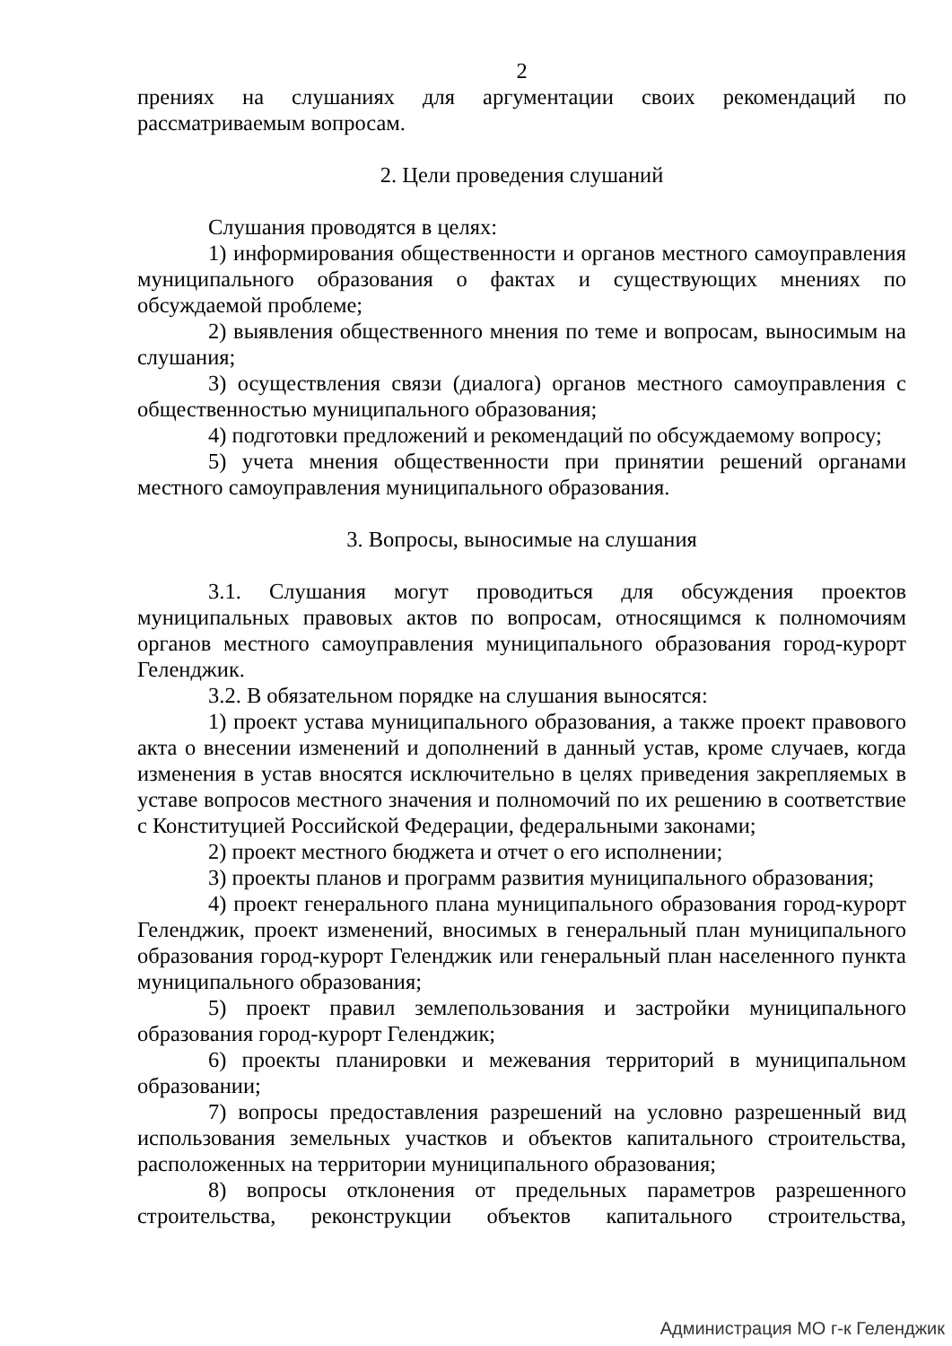2
прениях на слушаниях для аргументации своих рекомендаций по рассматриваемым вопросам.
2. Цели проведения слушаний
Слушания проводятся в целях:
1) информирования общественности и органов местного самоуправления муниципального образования о фактах и существующих мнениях по обсуждаемой проблеме;
2) выявления общественного мнения по теме и вопросам, выносимым на слушания;
3) осуществления связи (диалога) органов местного самоуправления с общественностью муниципального образования;
4) подготовки предложений и рекомендаций по обсуждаемому вопросу;
5) учета мнения общественности при принятии решений органами местного самоуправления муниципального образования.
3. Вопросы, выносимые на слушания
3.1. Слушания могут проводиться для обсуждения проектов муниципальных правовых актов по вопросам, относящимся к полномочиям органов местного самоуправления муниципального образования город-курорт Геленджик.
3.2. В обязательном порядке на слушания выносятся:
1) проект устава муниципального образования, а также проект правового акта о внесении изменений и дополнений в данный устав, кроме случаев, когда изменения в устав вносятся исключительно в целях приведения закрепляемых в уставе вопросов местного значения и полномочий по их решению в соответствие с Конституцией Российской Федерации, федеральными законами;
2) проект местного бюджета и отчет о его исполнении;
3) проекты планов и программ развития муниципального образования;
4) проект генерального плана муниципального образования город-курорт Геленджик, проект изменений, вносимых в генеральный план муниципального образования город-курорт Геленджик или генеральный план населенного пункта муниципального образования;
5) проект правил землепользования и застройки муниципального образования город-курорт Геленджик;
6) проекты планировки и межевания территорий в муниципальном образовании;
7) вопросы предоставления разрешений на условно разрешенный вид использования земельных участков и объектов капитального строительства, расположенных на территории муниципального образования;
8) вопросы отклонения от предельных параметров разрешенного строительства, реконструкции объектов капитального строительства,
Администрация МО г-к Геленджик